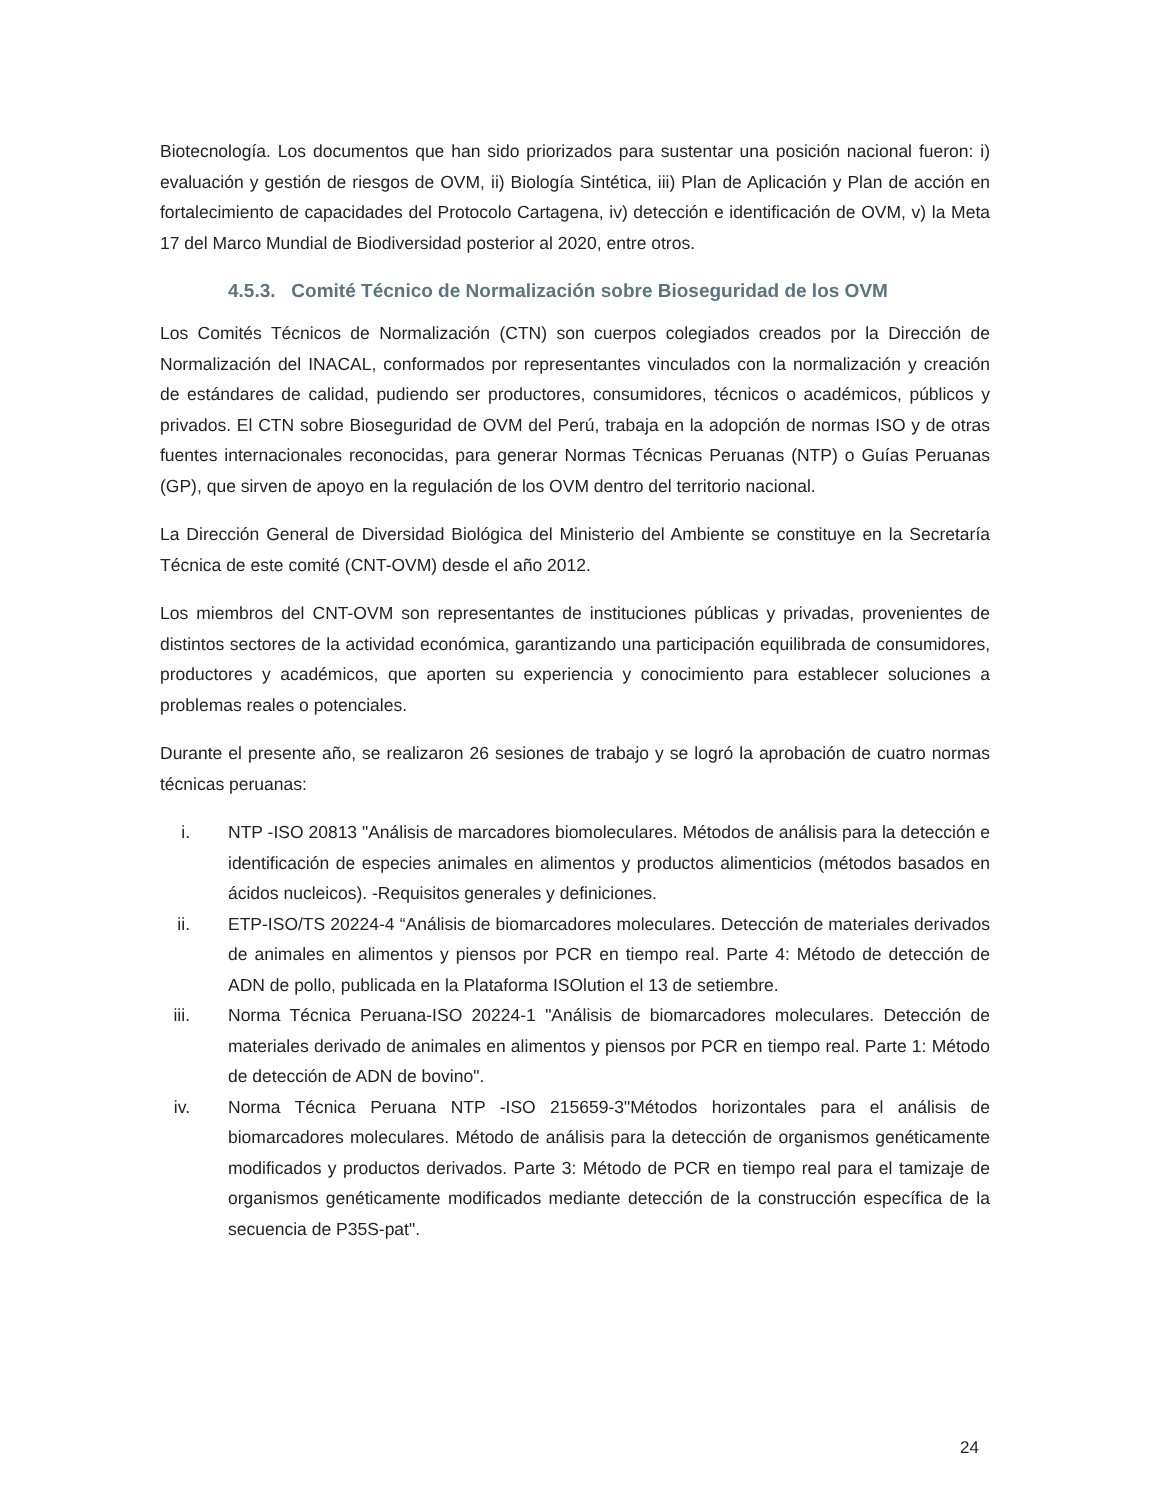Biotecnología. Los documentos que han sido priorizados para sustentar una posición nacional fueron: i) evaluación y gestión de riesgos de OVM, ii) Biología Sintética, iii) Plan de Aplicación y Plan de acción en fortalecimiento de capacidades del Protocolo Cartagena, iv) detección e identificación de OVM, v) la Meta 17 del Marco Mundial de Biodiversidad posterior al 2020, entre otros.
4.5.3. Comité Técnico de Normalización sobre Bioseguridad de los OVM
Los Comités Técnicos de Normalización (CTN) son cuerpos colegiados creados por la Dirección de Normalización del INACAL, conformados por representantes vinculados con la normalización y creación de estándares de calidad, pudiendo ser productores, consumidores, técnicos o académicos, públicos y privados. El CTN sobre Bioseguridad de OVM del Perú, trabaja en la adopción de normas ISO y de otras fuentes internacionales reconocidas, para generar Normas Técnicas Peruanas (NTP) o Guías Peruanas (GP), que sirven de apoyo en la regulación de los OVM dentro del territorio nacional.
La Dirección General de Diversidad Biológica del Ministerio del Ambiente se constituye en la Secretaría Técnica de este comité (CNT-OVM) desde el año 2012.
Los miembros del CNT-OVM son representantes de instituciones públicas y privadas, provenientes de distintos sectores de la actividad económica, garantizando una participación equilibrada de consumidores, productores y académicos, que aporten su experiencia y conocimiento para establecer soluciones a problemas reales o potenciales.
Durante el presente año, se realizaron 26 sesiones de trabajo y se logró la aprobación de cuatro normas técnicas peruanas:
i. NTP -ISO 20813 "Análisis de marcadores biomoleculares. Métodos de análisis para la detección e identificación de especies animales en alimentos y productos alimenticios (métodos basados en ácidos nucleicos). -Requisitos generales y definiciones.
ii. ETP-ISO/TS 20224-4 “Análisis de biomarcadores moleculares. Detección de materiales derivados de animales en alimentos y piensos por PCR en tiempo real. Parte 4: Método de detección de ADN de pollo, publicada en la Plataforma ISOlution el 13 de setiembre.
iii. Norma Técnica Peruana-ISO 20224-1 "Análisis de biomarcadores moleculares. Detección de materiales derivado de animales en alimentos y piensos por PCR en tiempo real. Parte 1: Método de detección de ADN de bovino".
iv. Norma Técnica Peruana NTP -ISO 215659-3"Métodos horizontales para el análisis de biomarcadores moleculares. Método de análisis para la detección de organismos genéticamente modificados y productos derivados. Parte 3: Método de PCR en tiempo real para el tamizaje de organismos genéticamente modificados mediante detección de la construcción específica de la secuencia de P35S-pat".
24